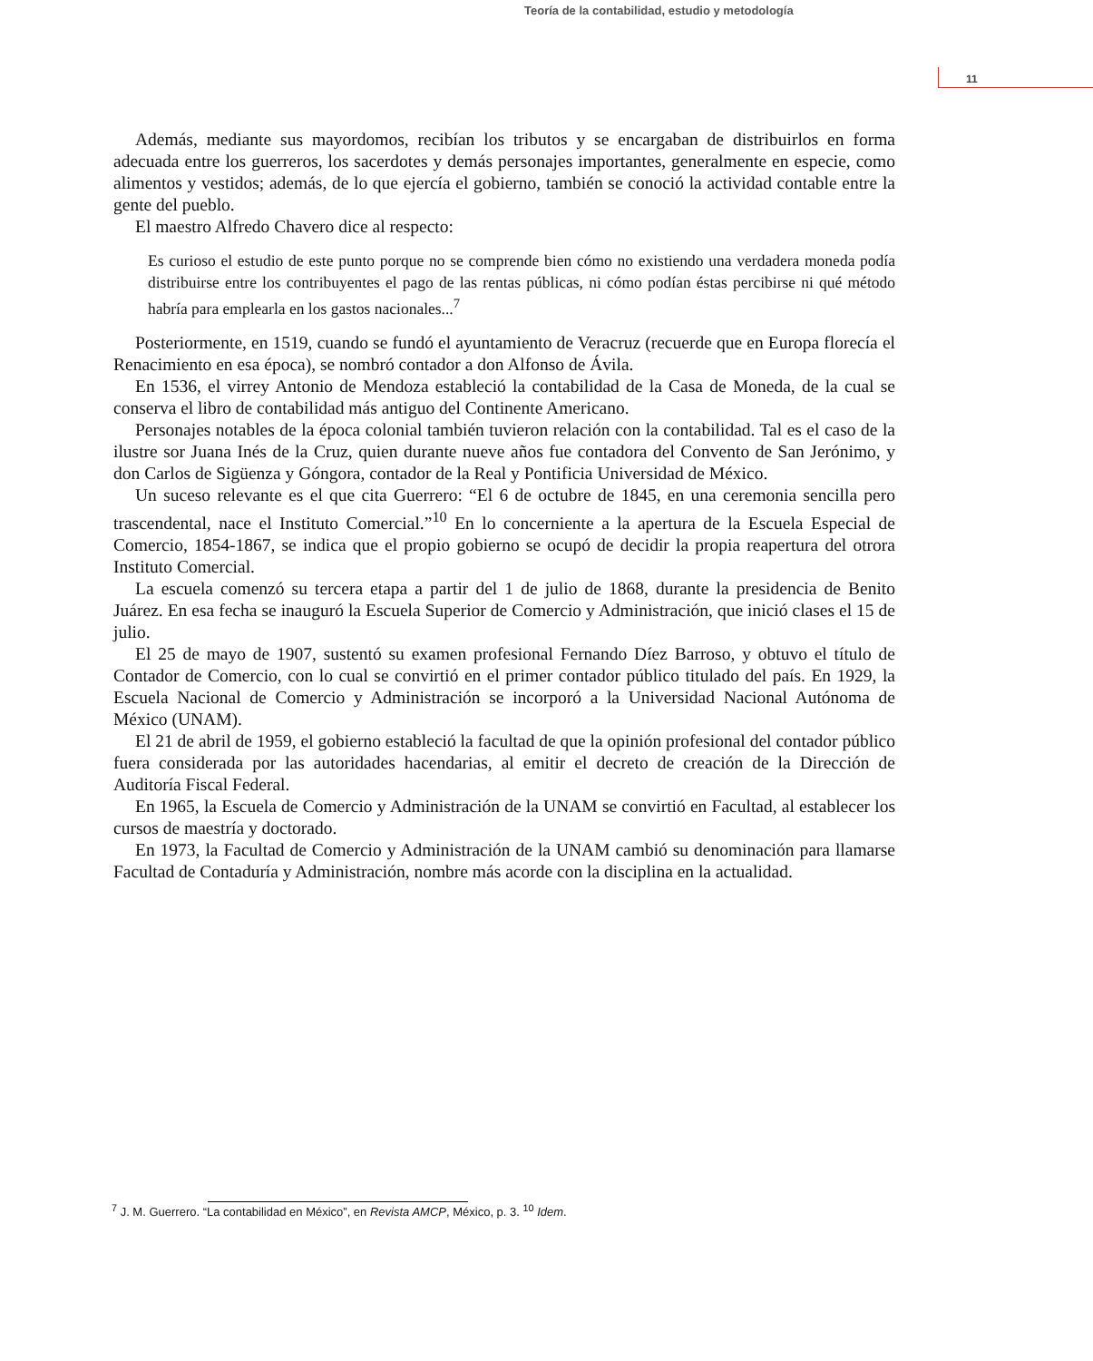Teoría de la contabilidad, estudio y metodología
11
Además, mediante sus mayordomos, recibían los tributos y se encargaban de distribuirlos en forma adecuada entre los guerreros, los sacerdotes y demás personajes importantes, generalmente en especie, como alimentos y vestidos; además, de lo que ejercía el gobierno, también se conoció la actividad contable entre la gente del pueblo.
El maestro Alfredo Chavero dice al respecto:
Es curioso el estudio de este punto porque no se comprende bien cómo no existiendo una verdadera moneda podía distribuirse entre los contribuyentes el pago de las rentas públicas, ni cómo podían éstas percibirse ni qué método habría para emplearla en los gastos nacionales...<sup>7</sup>
Posteriormente, en 1519, cuando se fundó el ayuntamiento de Veracruz (recuerde que en Europa florecía el Renacimiento en esa época), se nombró contador a don Alfonso de Ávila.
En 1536, el virrey Antonio de Mendoza estableció la contabilidad de la Casa de Moneda, de la cual se conserva el libro de contabilidad más antiguo del Continente Americano.
Personajes notables de la época colonial también tuvieron relación con la contabilidad. Tal es el caso de la ilustre sor Juana Inés de la Cruz, quien durante nueve años fue contadora del Convento de San Jerónimo, y don Carlos de Sigüenza y Góngora, contador de la Real y Pontificia Universidad de México.
Un suceso relevante es el que cita Guerrero: “El 6 de octubre de 1845, en una ceremonia sencilla pero trascendental, nace el Instituto Comercial.”<sup>10</sup> En lo concerniente a la apertura de la Escuela Especial de Comercio, 1854-1867, se indica que el propio gobierno se ocupó de decidir la propia reapertura del otrora Instituto Comercial.
La escuela comenzó su tercera etapa a partir del 1 de julio de 1868, durante la presidencia de Benito Juárez. En esa fecha se inauguró la Escuela Superior de Comercio y Administración, que inició clases el 15 de julio.
El 25 de mayo de 1907, sustentó su examen profesional Fernando Díez Barroso, y obtuvo el título de Contador de Comercio, con lo cual se convirtió en el primer contador público titulado del país. En 1929, la Escuela Nacional de Comercio y Administración se incorporó a la Universidad Nacional Autónoma de México (UNAM).
El 21 de abril de 1959, el gobierno estableció la facultad de que la opinión profesional del contador público fuera considerada por las autoridades hacendarias, al emitir el decreto de creación de la Dirección de Auditoría Fiscal Federal.
En 1965, la Escuela de Comercio y Administración de la UNAM se convirtió en Facultad, al establecer los cursos de maestría y doctorado.
En 1973, la Facultad de Comercio y Administración de la UNAM cambió su denominación para llamarse Facultad de Contaduría y Administración, nombre más acorde con la disciplina en la actualidad.
<sup>7</sup> J. M. Guerrero. “La contabilidad en México”, en Revista AMCP, México, p. 3. <sup>10</sup> Idem.